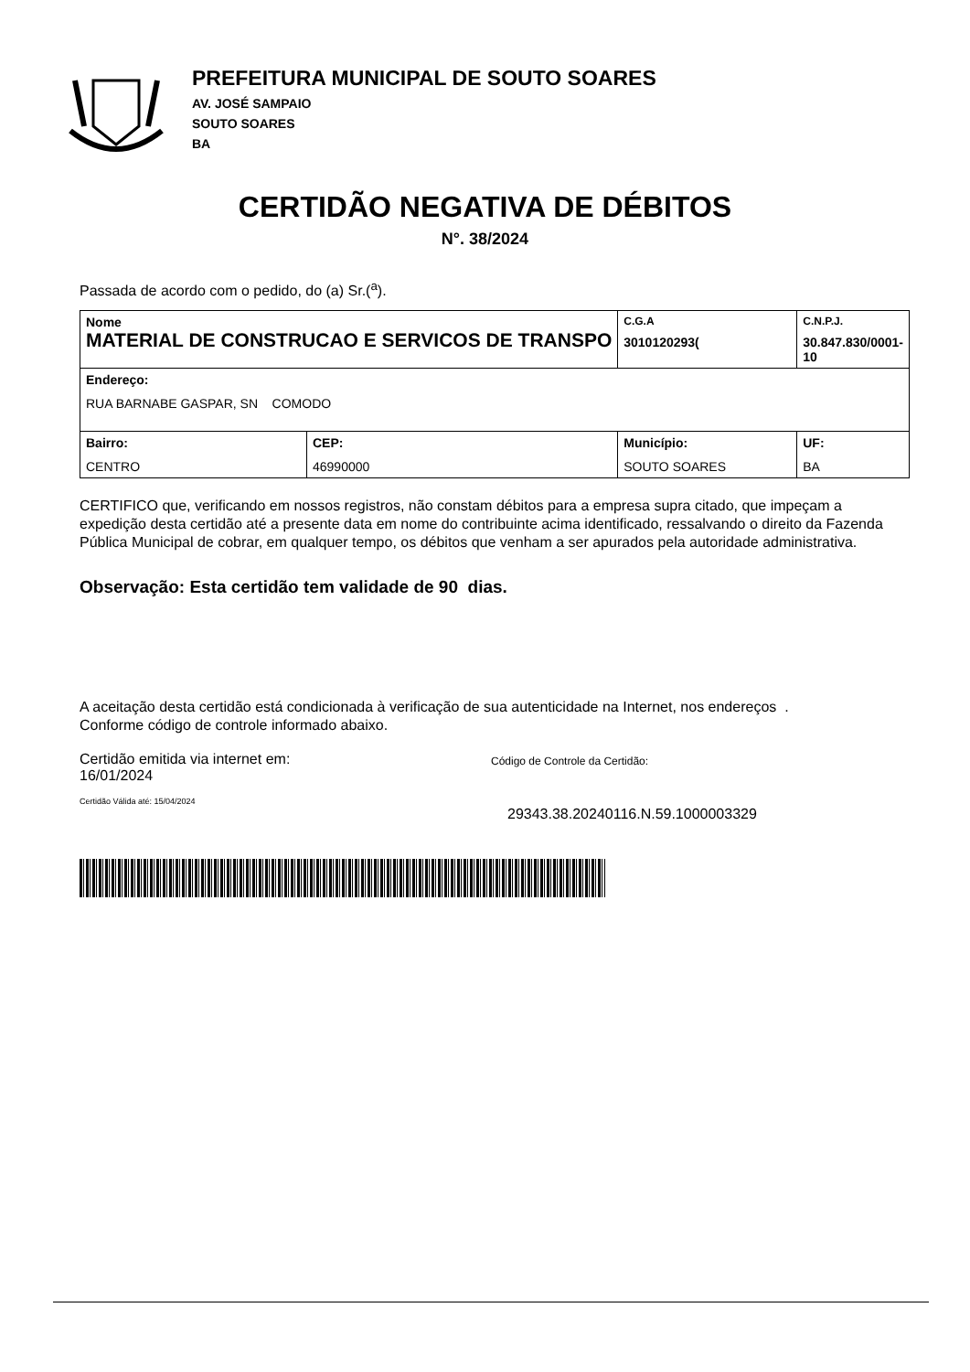PREFEITURA MUNICIPAL DE SOUTO SOARES
AV. JOSÉ SAMPAIO
SOUTO SOARES
BA
CERTIDÃO NEGATIVA DE DÉBITOS
N°. 38/2024
Passada de acordo com o pedido, do (a) Sr.(<sup>a</sup>).
| Nome MATERIAL DE CONSTRUCAO E SERVICOS DE TRANSPO | | C.G.A 3010120293( | C.N.P.J. 30.847.830/0001-10 |
| Endereço: RUA BARNABE GASPAR, SN COMODO | | | |
| Bairro: CENTRO | CEP: 46990000 | Município: SOUTO SOARES | UF: BA |
CERTIFICO que, verificando em nossos registros, não constam débitos para a empresa supra citado, que impeçam a expedição desta certidão até a presente data em nome do contribuinte acima identificado, ressalvando o direito da Fazenda Pública Municipal de cobrar, em qualquer tempo, os débitos que venham a ser apurados pela autoridade administrativa.
Observação: Esta certidão tem validade de 90 dias.
A aceitação desta certidão está condicionada à verificação de sua autenticidade na Internet, nos endereços .
Conforme código de controle informado abaixo.
Certidão emitida via internet em:
16/01/2024
Certidão Válida até: 15/04/2024
Código de Controle da Certidão:
29343.38.20240116.N.59.1000003329